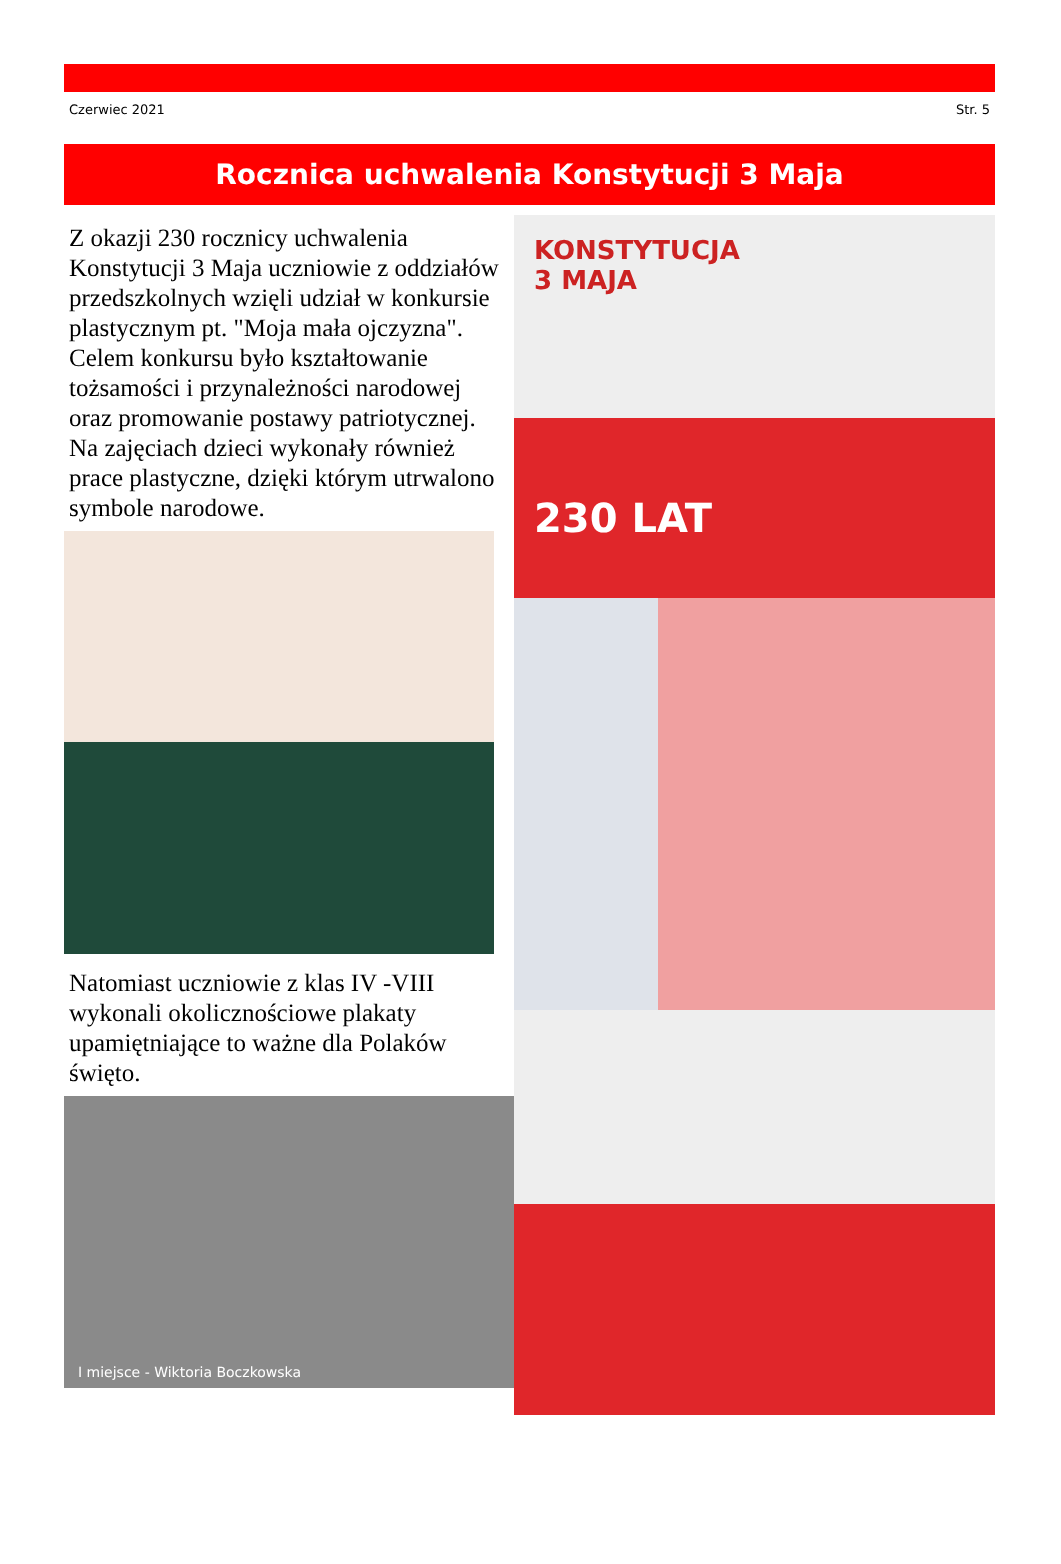Czerwiec 2021 Str. 5
Rocznica uchwalenia Konstytucji 3 Maja
Z okazji 230 rocznicy uchwalenia Konstytucji 3 Maja uczniowie z oddziałów przedszkolnych wzięli udział w konkursie plastycznym pt. "Moja mała ojczyzna". Celem konkursu było kształtowanie tożsamości i przynależności narodowej oraz promowanie postawy patriotycznej. Na zajęciach dzieci wykonały również prace plastyczne, dzięki którym utrwalono symbole narodowe.
Natomiast uczniowie z klas IV -VIII wykonali okolicznościowe plakaty upamiętniające to ważne dla Polaków święto.
I miejsce - Wiktoria Boczkowska
KONSTYTUCJA
3 MAJA
230 LAT